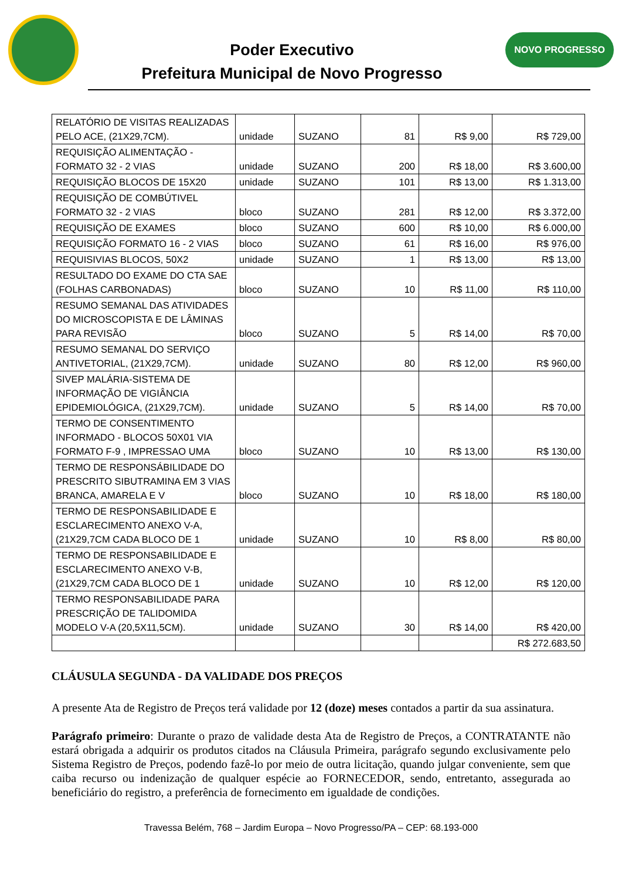Poder Executivo
Prefeitura Municipal de Novo Progresso
NOVO PROGRESSO
| RELATÓRIO DE VISITAS REALIZADAS PELO ACE, (21X29,7CM). | unidade | SUZANO | 81 | R$ 9,00 | R$ 729,00 |
| REQUISIÇÃO ALIMENTAÇÃO - FORMATO 32 - 2 VIAS | unidade | SUZANO | 200 | R$ 18,00 | R$ 3.600,00 |
| REQUISIÇÃO BLOCOS DE 15X20 | unidade | SUZANO | 101 | R$ 13,00 | R$ 1.313,00 |
| REQUISIÇÃO DE COMBÚTIVEL FORMATO 32 - 2 VIAS | bloco | SUZANO | 281 | R$ 12,00 | R$ 3.372,00 |
| REQUISIÇÃO DE EXAMES | bloco | SUZANO | 600 | R$ 10,00 | R$ 6.000,00 |
| REQUISIÇÃO FORMATO 16 - 2 VIAS | bloco | SUZANO | 61 | R$ 16,00 | R$ 976,00 |
| REQUISIVIAS BLOCOS, 50X2 | unidade | SUZANO | 1 | R$ 13,00 | R$ 13,00 |
| RESULTADO DO EXAME DO CTA SAE (FOLHAS CARBONADAS) | bloco | SUZANO | 10 | R$ 11,00 | R$ 110,00 |
| RESUMO SEMANAL DAS ATIVIDADES DO MICROSCOPISTA E DE LÂMINAS PARA REVISÃO | bloco | SUZANO | 5 | R$ 14,00 | R$ 70,00 |
| RESUMO SEMANAL DO SERVIÇO ANTIVETORIAL, (21X29,7CM). | unidade | SUZANO | 80 | R$ 12,00 | R$ 960,00 |
| SIVEP MALÁRIA-SISTEMA DE INFORMAÇÃO DE VIGIÂNCIA EPIDEMIOLÓGICA, (21X29,7CM). | unidade | SUZANO | 5 | R$ 14,00 | R$ 70,00 |
| TERMO DE CONSENTIMENTO INFORMADO - BLOCOS 50X01 VIA FORMATO F-9 , IMPRESSAO UMA | bloco | SUZANO | 10 | R$ 13,00 | R$ 130,00 |
| TERMO DE RESPONSÁBILIDADE DO PRESCRITO SIBUTRAMINA EM 3 VIAS BRANCA, AMARELA E V | bloco | SUZANO | 10 | R$ 18,00 | R$ 180,00 |
| TERMO DE RESPONSABILIDADE E ESCLARECIMENTO ANEXO V-A, (21X29,7CM CADA BLOCO DE 1 | unidade | SUZANO | 10 | R$ 8,00 | R$ 80,00 |
| TERMO DE RESPONSABILIDADE E ESCLARECIMENTO ANEXO V-B, (21X29,7CM CADA BLOCO DE 1 | unidade | SUZANO | 10 | R$ 12,00 | R$ 120,00 |
| TERMO RESPONSABILIDADE PARA PRESCRIÇÃO DE TALIDOMIDA MODELO V-A (20,5X11,5CM). | unidade | SUZANO | 30 | R$ 14,00 | R$ 420,00 |
| | | | | | R$ 272.683,50 |
CLÁUSULA SEGUNDA - DA VALIDADE DOS PREÇOS
A presente Ata de Registro de Preços terá validade por 12 (doze) meses contados a partir da sua assinatura.
Parágrafo primeiro: Durante o prazo de validade desta Ata de Registro de Preços, a CONTRATANTE não estará obrigada a adquirir os produtos citados na Cláusula Primeira, parágrafo segundo exclusivamente pelo Sistema Registro de Preços, podendo fazê-lo por meio de outra licitação, quando julgar conveniente, sem que caiba recurso ou indenização de qualquer espécie ao FORNECEDOR, sendo, entretanto, assegurada ao beneficiário do registro, a preferência de fornecimento em igualdade de condições.
Travessa Belém, 768 – Jardim Europa – Novo Progresso/PA – CEP: 68.193-000